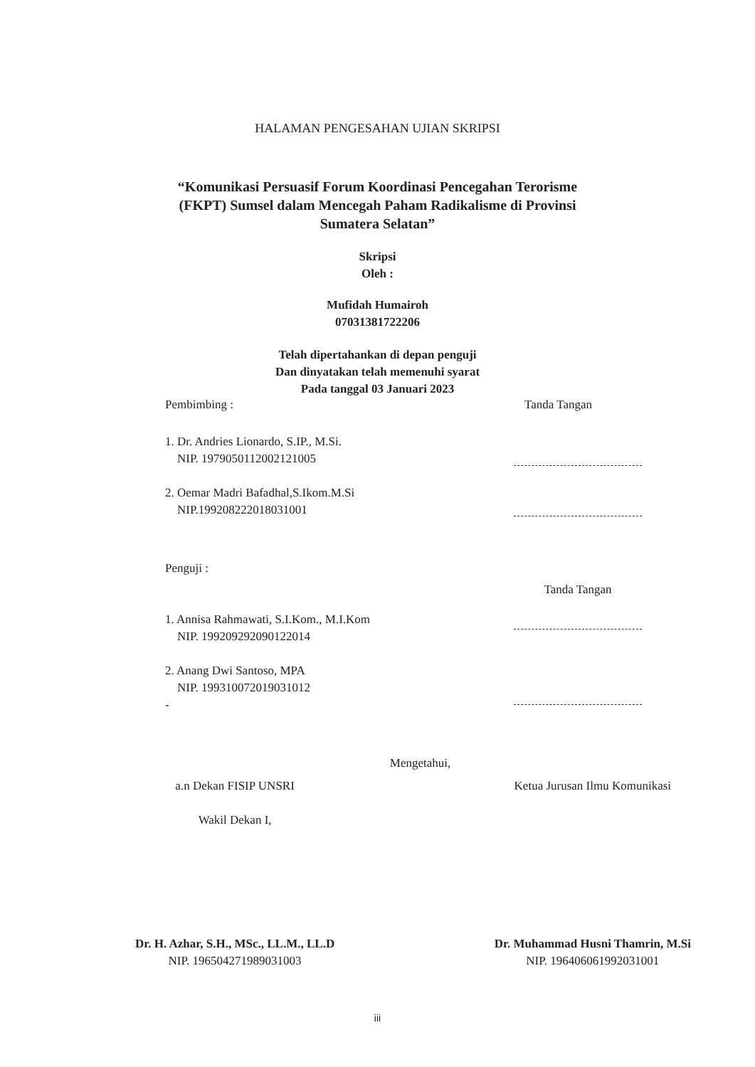HALAMAN PENGESAHAN UJIAN SKRIPSI
“Komunikasi Persuasif Forum Koordinasi Pencegahan Terorisme
(FKPT) Sumsel dalam Mencegah Paham Radikalisme di Provinsi
Sumatera Selatan”
Skripsi
Oleh :
Mufidah Humairoh
07031381722206
Telah dipertahankan di depan penguji
Dan dinyatakan telah memenuhi syarat
Pada tanggal 03 Januari 2023
Pembimbing : Tanda Tangan
1. Dr. Andries Lionardo, S.IP., M.Si.
NIP. 197905011200212100​5
2. Oemar Madri Bafadhal,S.Ikom.M.Si
NIP.199208222018031001
Penguji :
1. Annisa Rahmawati, S.I.Kom., M.I.Kom
NIP. 199209292090122014
2. Anang Dwi Santoso, MPA
NIP. 199310072019031012
-
Tanda Tangan
Mengetahui,
a.n Dekan FISIP UNSRI
Wakil Dekan I,
Dr. H. Azhar, S.H., MSc., LL.M., LL.D
NIP. 196504271989031003
Ketua Jurusan Ilmu Komunikasi
Dr. Muhammad Husni Thamrin, M.Si
NIP. 196406061992031001
iii